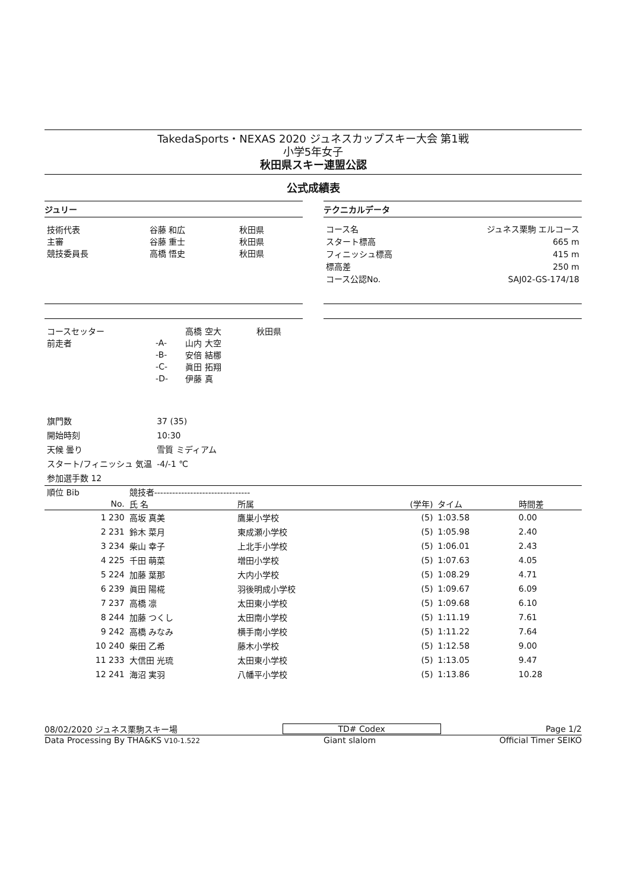TakedaSports・NEXAS 2020 ジュネスカップスキー大会 第1戦
小学5年女子
秋田県スキー連盟公認
公式成績表
ジュリー
| 技術代表 | 谷藤 和広 | 秋田県 |
| 主審 | 谷藤 重士 | 秋田県 |
| 競技委員長 | 高橋 悟史 | 秋田県 |
テクニカルデータ
| コース名 | ジュネス栗駒 エルコース |
| スタート標高 | 665 m |
| フィニッシュ標高 | 415 m |
| 標高差 | 250 m |
| コース公認No. | SAJ02-GS-174/18 |
| コースセッター | | 高橋 空大 | 秋田県 |
| 前走者 | -A- | 山内 大空 | |
| | -B- | 安倍 結梛 | |
| | -C- | 眞田 拓翔 | |
| | -D- | 伊藤 真 | |
| 旗門数 | 37 (35) |
| 開始時刻 | 10:30 |
| 天候 曇り | 雪質 ミディアム |
| スタート/フィニッシュ 気温 | -4/-1 ℃ |
| 参加選手数 12 | |
| 順位 Bib | 競技者-------------------------------- | | | | |
| --- | --- | --- | --- | --- | --- |
| No. | 氏 名 | 所属 | (学年) | タイム | 時間差 |
| 1 230 | 高坂 真美 | 鷹巣小学校 | (5) | 1:03.58 | 0.00 |
| 2 231 | 鈴木 菜月 | 東成瀬小学校 | (5) | 1:05.98 | 2.40 |
| 3 234 | 柴山 幸子 | 上北手小学校 | (5) | 1:06.01 | 2.43 |
| 4 225 | 千田 萌菜 | 増田小学校 | (5) | 1:07.63 | 4.05 |
| 5 224 | 加藤 葉那 | 大内小学校 | (5) | 1:08.29 | 4.71 |
| 6 239 | 眞田 陽椛 | 羽後明成小学校 | (5) | 1:09.67 | 6.09 |
| 7 237 | 高橋 凛 | 太田東小学校 | (5) | 1:09.68 | 6.10 |
| 8 244 | 加藤 つくし | 太田南小学校 | (5) | 1:11.19 | 7.61 |
| 9 242 | 高橋 みなみ | 横手南小学校 | (5) | 1:11.22 | 7.64 |
| 10 240 | 柴田 乙希 | 藤木小学校 | (5) | 1:12.58 | 9.00 |
| 11 233 | 大信田 光琉 | 太田東小学校 | (5) | 1:13.05 | 9.47 |
| 12 241 | 海沼 実羽 | 八幡平小学校 | (5) | 1:13.86 | 10.28 |
08/02/2020 ジュネス栗駒スキー場 TD# Codex Page 1/2
Data Processing By THA&KS V10-1.522 Giant slalom Official Timer SEIKO